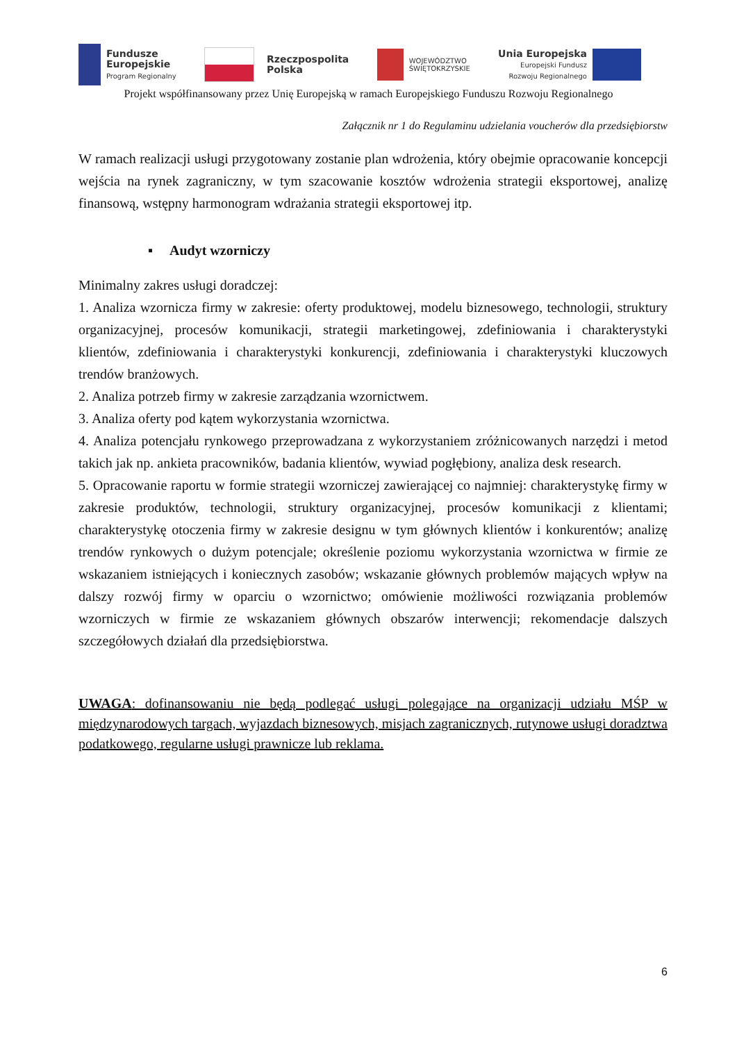Fundusze
Europejskie
Program Regionalny
Rzeczpospolita
Polska
WOJEWÓDZTWO
ŚWIĘTOKRZYSKIE
Unia Europejska
Europejski Fundusz
Rozwoju Regionalnego
Projekt współfinansowany przez Unię Europejską w ramach Europejskiego Funduszu Rozwoju Regionalnego
Załącznik nr 1 do Regulaminu udzielania voucherów dla przedsiębiorstw
W ramach realizacji usługi przygotowany zostanie plan wdrożenia, który obejmie opracowanie koncepcji wejścia na rynek zagraniczny, w tym szacowanie kosztów wdrożenia strategii eksportowej, analizę finansową, wstępny harmonogram wdrażania strategii eksportowej itp.
▪ Audyt wzorniczy
Minimalny zakres usługi doradczej:
1. Analiza wzornicza firmy w zakresie: oferty produktowej, modelu biznesowego, technologii, struktury organizacyjnej, procesów komunikacji, strategii marketingowej, zdefiniowania i charakterystyki klientów, zdefiniowania i charakterystyki konkurencji, zdefiniowania i charakterystyki kluczowych trendów branżowych.
2. Analiza potrzeb firmy w zakresie zarządzania wzornictwem.
3. Analiza oferty pod kątem wykorzystania wzornictwa.
4. Analiza potencjału rynkowego przeprowadzana z wykorzystaniem zróżnicowanych narzędzi i metod takich jak np. ankieta pracowników, badania klientów, wywiad pogłębiony, analiza desk research.
5. Opracowanie raportu w formie strategii wzorniczej zawierającej co najmniej: charakterystykę firmy w zakresie produktów, technologii, struktury organizacyjnej, procesów komunikacji z klientami; charakterystykę otoczenia firmy w zakresie designu w tym głównych klientów i konkurentów; analizę trendów rynkowych o dużym potencjale; określenie poziomu wykorzystania wzornictwa w firmie ze wskazaniem istniejących i koniecznych zasobów; wskazanie głównych problemów mających wpływ na dalszy rozwój firmy w oparciu o wzornictwo; omówienie możliwości rozwiązania problemów wzorniczych w firmie ze wskazaniem głównych obszarów interwencji; rekomendacje dalszych szczegółowych działań dla przedsiębiorstwa.
UWAGA: dofinansowaniu nie będą podlegać usługi polegające na organizacji udziału MŚP w międzynarodowych targach, wyjazdach biznesowych, misjach zagranicznych, rutynowe usługi doradztwa podatkowego, regularne usługi prawnicze lub reklama.
6